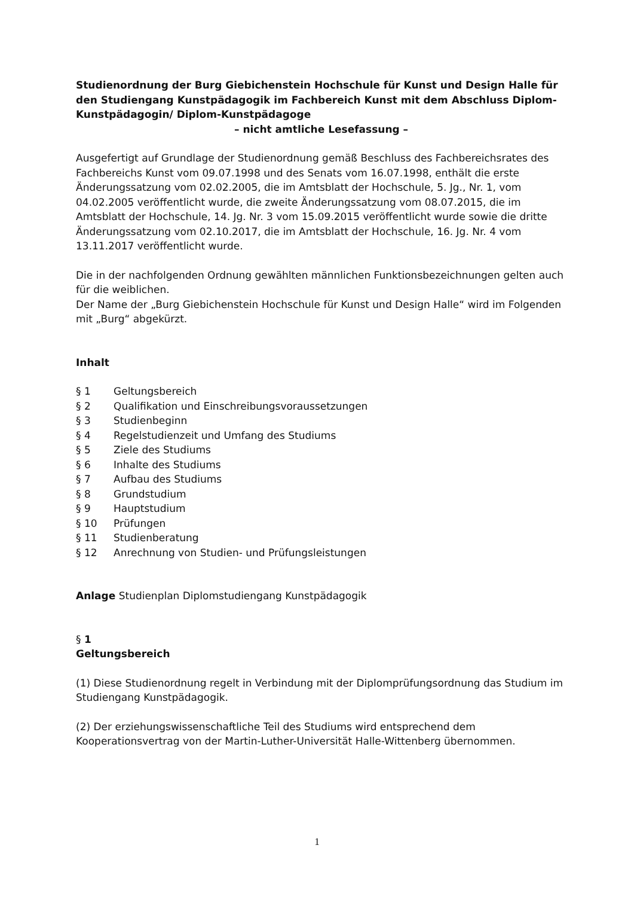Studienordnung der Burg Giebichenstein Hochschule für Kunst und Design Halle für den Studiengang Kunstpädagogik im Fachbereich Kunst mit dem Abschluss Diplom-Kunstpädagogin/ Diplom-Kunstpädagoge
– nicht amtliche Lesefassung –
Ausgefertigt auf Grundlage der Studienordnung gemäß Beschluss des Fachbereichsrates des Fachbereichs Kunst vom 09.07.1998 und des Senats vom 16.07.1998, enthält die erste Änderungssatzung vom 02.02.2005, die im Amtsblatt der Hochschule, 5. Jg., Nr. 1, vom 04.02.2005 veröffentlicht wurde, die zweite Änderungssatzung vom 08.07.2015, die im Amtsblatt der Hochschule, 14. Jg. Nr. 3 vom 15.09.2015 veröffentlicht wurde sowie die dritte Änderungssatzung vom 02.10.2017, die im Amtsblatt der Hochschule, 16. Jg. Nr. 4 vom 13.11.2017 veröffentlicht wurde.
Die in der nachfolgenden Ordnung gewählten männlichen Funktionsbezeichnungen gelten auch für die weiblichen.
Der Name der „Burg Giebichenstein Hochschule für Kunst und Design Halle“ wird im Folgenden mit „Burg“ abgekürzt.
Inhalt
§ 1 Geltungsbereich
§ 2 Qualifikation und Einschreibungsvoraussetzungen
§ 3 Studienbeginn
§ 4 Regelstudienzeit und Umfang des Studiums
§ 5 Ziele des Studiums
§ 6 Inhalte des Studiums
§ 7 Aufbau des Studiums
§ 8 Grundstudium
§ 9 Hauptstudium
§ 10 Prüfungen
§ 11 Studienberatung
§ 12 Anrechnung von Studien- und Prüfungsleistungen
Anlage Studienplan Diplomstudiengang Kunstpädagogik
§ 1
Geltungsbereich
(1) Diese Studienordnung regelt in Verbindung mit der Diplomprüfungsordnung das Studium im Studiengang Kunstpädagogik.
(2) Der erziehungswissenschaftliche Teil des Studiums wird entsprechend dem Kooperationsvertrag von der Martin-Luther-Universität Halle-Wittenberg übernommen.
1